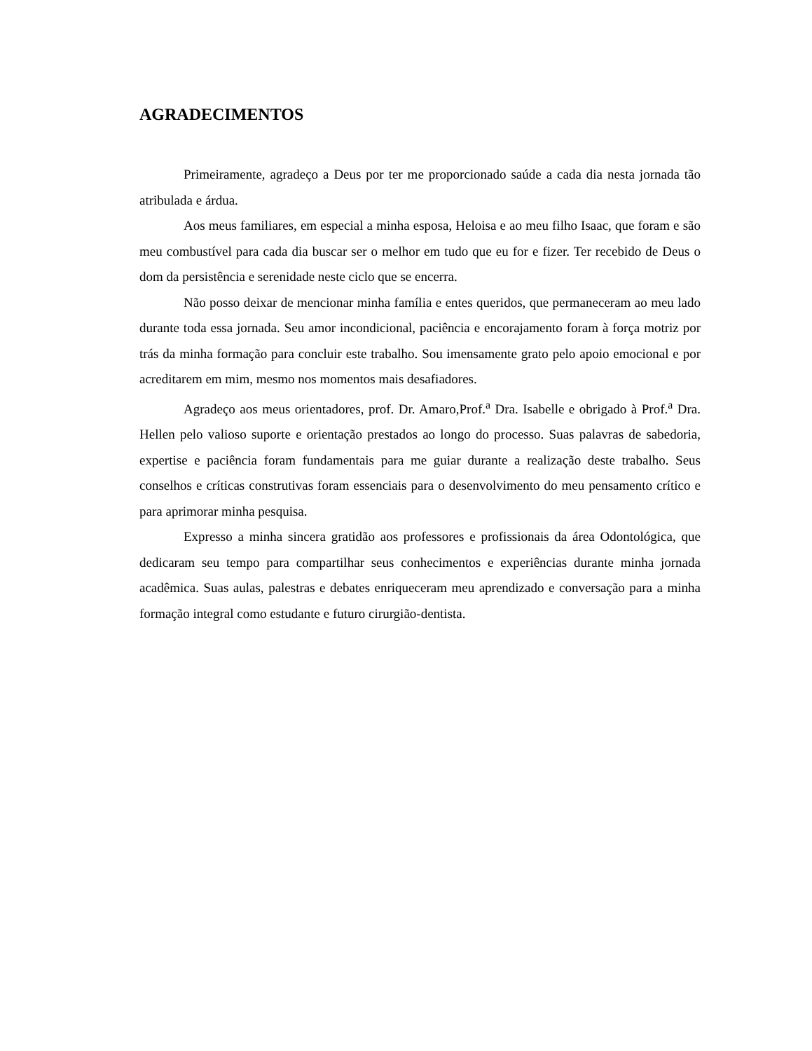AGRADECIMENTOS
Primeiramente, agradeço a Deus por ter me proporcionado saúde a cada dia nesta jornada tão atribulada e árdua.
Aos meus familiares, em especial a minha esposa, Heloisa e ao meu filho Isaac, que foram e são meu combustível para cada dia buscar ser o melhor em tudo que eu for e fizer. Ter recebido de Deus o dom da persistência e serenidade neste ciclo que se encerra.
Não posso deixar de mencionar minha família e entes queridos, que permaneceram ao meu lado durante toda essa jornada. Seu amor incondicional, paciência e encorajamento foram à força motriz por trás da minha formação para concluir este trabalho. Sou imensamente grato pelo apoio emocional e por acreditarem em mim, mesmo nos momentos mais desafiadores.
Agradeço aos meus orientadores, prof. Dr. Amaro,Prof.<sup>a</sup> Dra. Isabelle e obrigado à Prof.<sup>a</sup> Dra. Hellen pelo valioso suporte e orientação prestados ao longo do processo. Suas palavras de sabedoria, expertise e paciência foram fundamentais para me guiar durante a realização deste trabalho. Seus conselhos e críticas construtivas foram essenciais para o desenvolvimento do meu pensamento crítico e para aprimorar minha pesquisa.
Expresso a minha sincera gratidão aos professores e profissionais da área Odontológica, que dedicaram seu tempo para compartilhar seus conhecimentos e experiências durante minha jornada acadêmica. Suas aulas, palestras e debates enriqueceram meu aprendizado e conversação para a minha formação integral como estudante e futuro cirurgião-dentista.